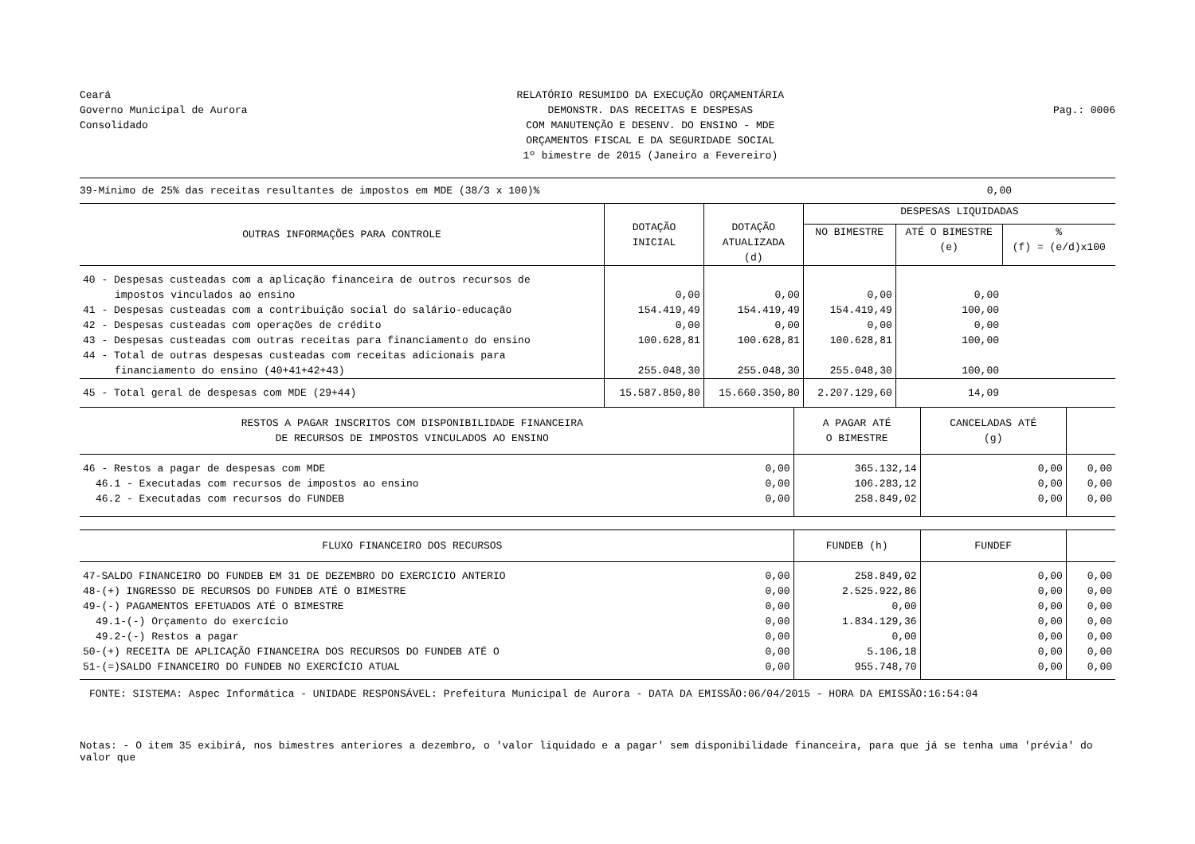Ceará
Governo Municipal de Aurora
Consolidado
RELATÓRIO RESUMIDO DA EXECUÇÃO ORÇAMENTÁRIA
DEMONSTR. DAS RECEITAS E DESPESAS
COM MANUTENÇÃO E DESENV. DO ENSINO - MDE
ORÇAMENTOS FISCAL E DA SEGURIDADE SOCIAL
1º bimestre de 2015 (Janeiro a Fevereiro)
Pag.: 0006
| 39-Mínimo de 25% das receitas resultantes de impostos em MDE (38/3 x 100)% | 0,00 |
| OUTRAS INFORMAÇÕES PARA CONTROLE | DOTAÇÃO INICIAL | DOTAÇÃO ATUALIZADA (d) | DESPESAS LIQUIDADAS | | |
| --- | --- | --- | --- | --- | --- |
| | | | NO BIMESTRE | ATÉ O BIMESTRE (e) | % (f) = (e/d)x100 |
| 40 - Despesas custeadas com a aplicação financeira de outros recursos de impostos vinculados ao ensino | 0,00 | 0,00 | 0,00 | 0,00 | |
| 41 - Despesas custeadas com a contribuição social do salário-educação | 154.419,49 | 154.419,49 | 154.419,49 | 100,00 | |
| 42 - Despesas custeadas com operações de crédito | 0,00 | 0,00 | 0,00 | 0,00 | |
| 43 - Despesas custeadas com outras receitas para financiamento do ensino | 100.628,81 | 100.628,81 | 100.628,81 | 100,00 | |
| 44 - Total de outras despesas custeadas com receitas adicionais para financiamento do ensino (40+41+42+43) | 255.048,30 | 255.048,30 | 255.048,30 | 100,00 | |
| 45 - Total geral de despesas com MDE (29+44) | 15.587.850,80 | 15.660.350,80 | 2.207.129,60 | 14,09 | |
| RESTOS A PAGAR INSCRITOS COM DISPONIBILIDADE FINANCEIRA DE RECURSOS DE IMPOSTOS VINCULADOS AO ENSINO | | A PAGAR ATÉ O BIMESTRE | CANCELADAS ATÉ (g) | |
| --- | --- | --- | --- | --- |
| 46 - Restos a pagar de despesas com MDE | 0,00 | 365.132,14 | 0,00 | 0,00 |
| 46.1 - Executadas com recursos de impostos ao ensino | 0,00 | 106.283,12 | 0,00 | 0,00 |
| 46.2 - Executadas com recursos do FUNDEB | 0,00 | 258.849,02 | 0,00 | 0,00 |
| FLUXO FINANCEIRO DOS RECURSOS | | FUNDEB (h) | FUNDEF | |
| 47-SALDO FINANCEIRO DO FUNDEB EM 31 DE DEZEMBRO DO EXERCICIO ANTERIO | 0,00 | 258.849,02 | 0,00 | 0,00 |
| 48-(+) INGRESSO DE RECURSOS DO FUNDEB ATÉ O BIMESTRE | 0,00 | 2.525.922,86 | 0,00 | 0,00 |
| 49-(-) PAGAMENTOS EFETUADOS ATÉ O BIMESTRE | 0,00 | 0,00 | 0,00 | 0,00 |
| 49.1-(-) Orçamento do exercício | 0,00 | 1.834.129,36 | 0,00 | 0,00 |
| 49.2-(-) Restos a pagar | 0,00 | 0,00 | 0,00 | 0,00 |
| 50-(+) RECEITA DE APLICAÇÃO FINANCEIRA DOS RECURSOS DO FUNDEB ATÉ O | 0,00 | 5.106,18 | 0,00 | 0,00 |
| 51-(=)SALDO FINANCEIRO DO FUNDEB NO EXERCÍCIO ATUAL | 0,00 | 955.748,70 | 0,00 | 0,00 |
| FONTE: SISTEMA: Aspec Informática - UNIDADE RESPONSÁVEL: Prefeitura Municipal de Aurora - DATA DA EMISSÃO:06/04/2015 - HORA DA EMISSÃO:16:54:04 | | | | |
Notas: - O item 35 exibirá, nos bimestres anteriores a dezembro, o 'valor liquidado e a pagar' sem disponibilidade financeira, para que já se tenha uma 'prévia' do valor que